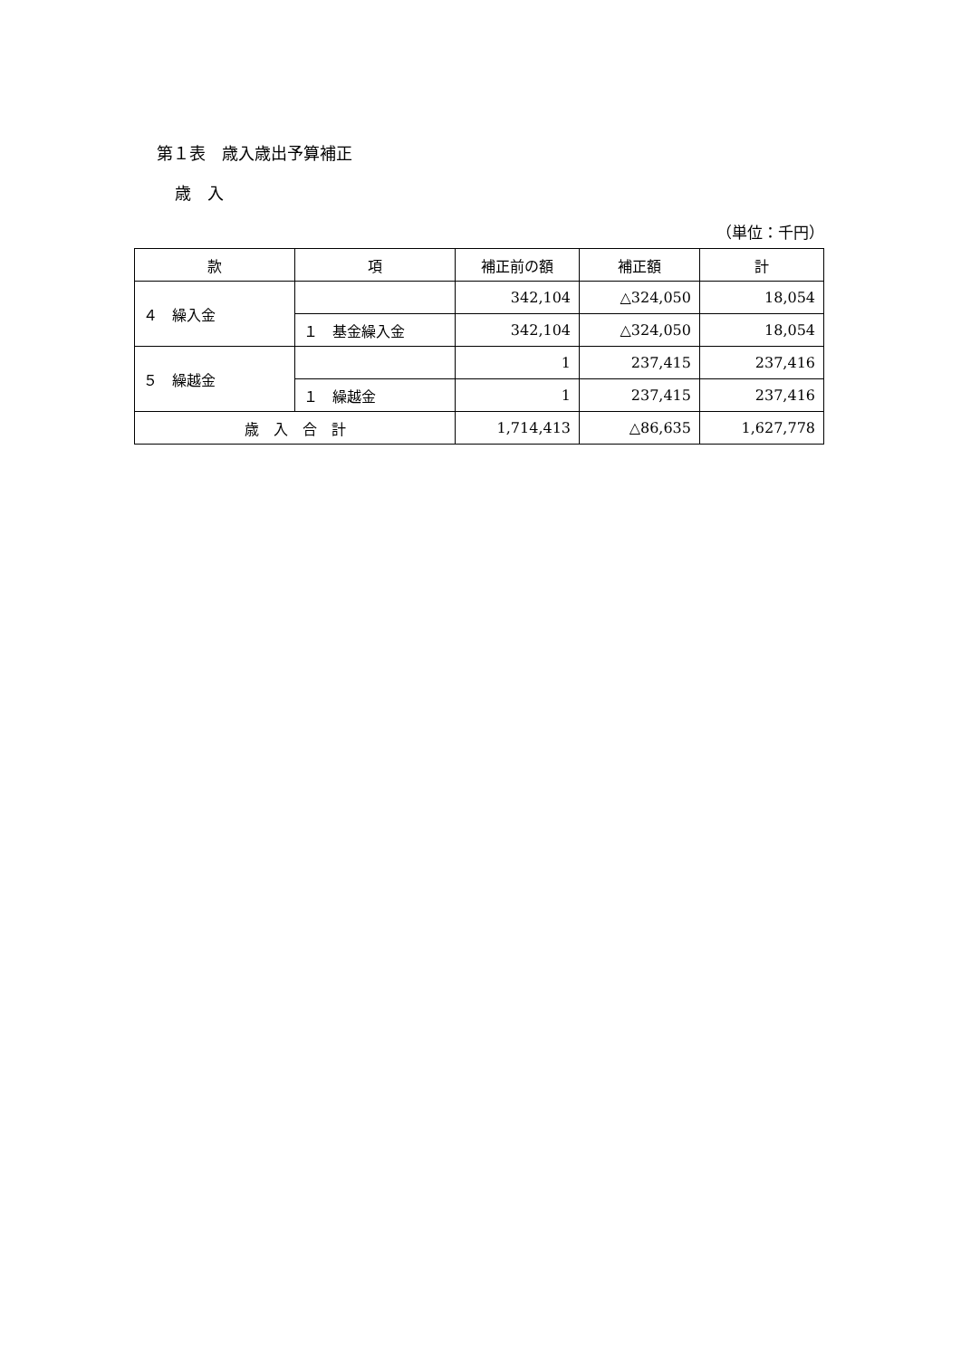第１表　歳入歳出予算補正
歳　入
（単位：千円）
| 款 | 項 | 補正前の額 | 補正額 | 計 |
| --- | --- | --- | --- | --- |
| ４ 繰入金 | | 342,104 | △324,050 | 18,054 |
| | １ 基金繰入金 | 342,104 | △324,050 | 18,054 |
| ５ 繰越金 | | 1 | 237,415 | 237,416 |
| | １ 繰越金 | 1 | 237,415 | 237,416 |
| 歳 入 合 計 | | 1,714,413 | △86,635 | 1,627,778 |